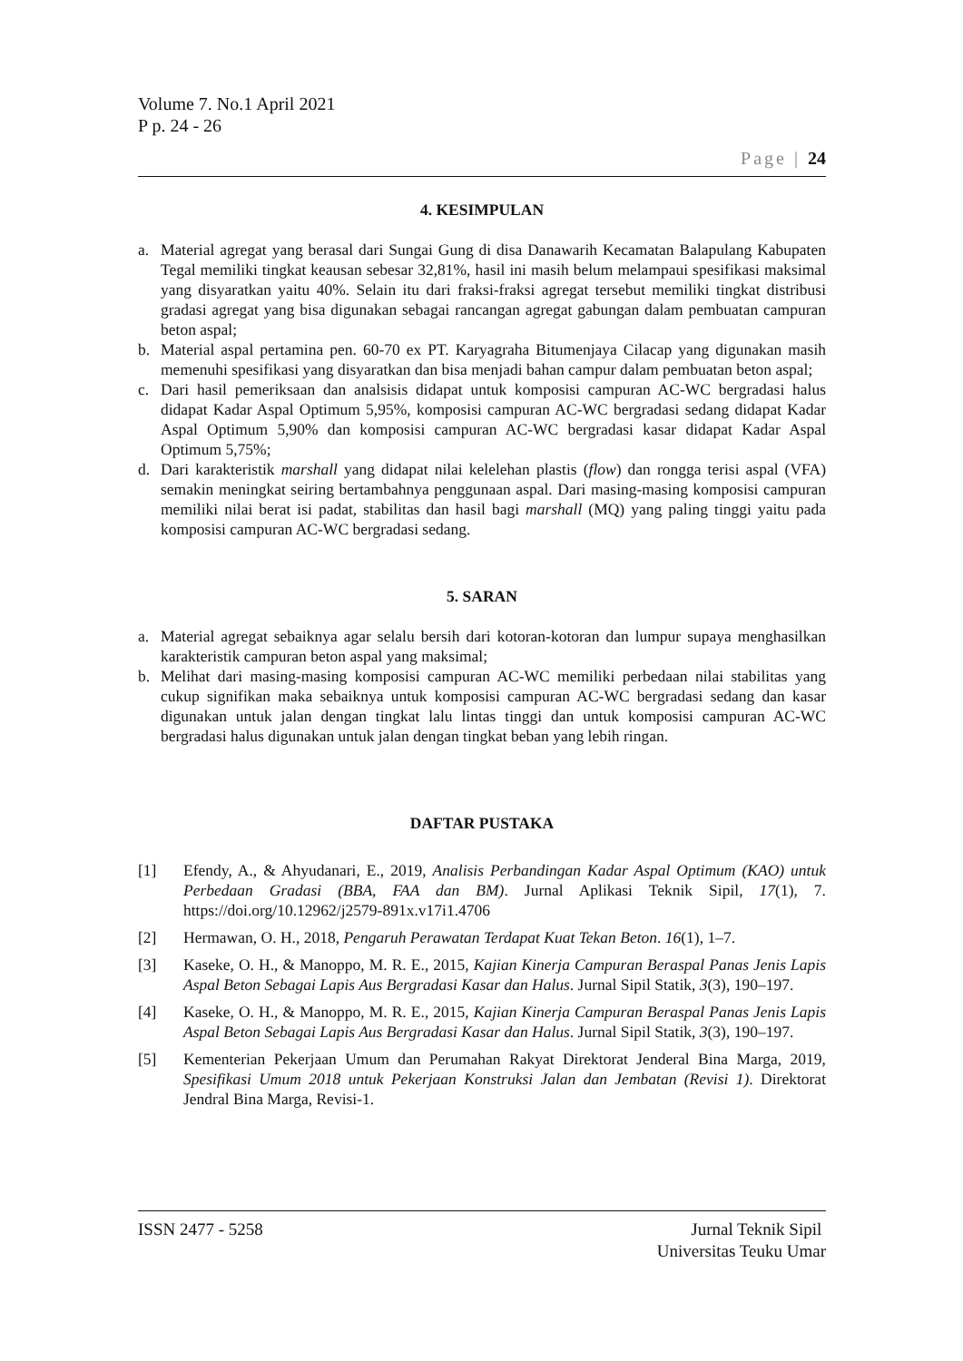Volume 7. No.1 April 2021
P p. 24 - 26
Page | 24
4. KESIMPULAN
a. Material agregat yang berasal dari Sungai Gung di disa Danawarih Kecamatan Balapulang Kabupaten Tegal memiliki tingkat keausan sebesar 32,81%, hasil ini masih belum melampaui spesifikasi maksimal yang disyaratkan yaitu 40%. Selain itu dari fraksi-fraksi agregat tersebut memiliki tingkat distribusi gradasi agregat yang bisa digunakan sebagai rancangan agregat gabungan dalam pembuatan campuran beton aspal;
b. Material aspal pertamina pen. 60-70 ex PT. Karyagraha Bitumenjaya Cilacap yang digunakan masih memenuhi spesifikasi yang disyaratkan dan bisa menjadi bahan campur dalam pembuatan beton aspal;
c. Dari hasil pemeriksaan dan analsisis didapat untuk komposisi campuran AC-WC bergradasi halus didapat Kadar Aspal Optimum 5,95%, komposisi campuran AC-WC bergradasi sedang didapat Kadar Aspal Optimum 5,90% dan komposisi campuran AC-WC bergradasi kasar didapat Kadar Aspal Optimum 5,75%;
d. Dari karakteristik marshall yang didapat nilai kelelehan plastis (flow) dan rongga terisi aspal (VFA) semakin meningkat seiring bertambahnya penggunaan aspal. Dari masing-masing komposisi campuran memiliki nilai berat isi padat, stabilitas dan hasil bagi marshall (MQ) yang paling tinggi yaitu pada komposisi campuran AC-WC bergradasi sedang.
5. SARAN
a. Material agregat sebaiknya agar selalu bersih dari kotoran-kotoran dan lumpur supaya menghasilkan karakteristik campuran beton aspal yang maksimal;
b. Melihat dari masing-masing komposisi campuran AC-WC memiliki perbedaan nilai stabilitas yang cukup signifikan maka sebaiknya untuk komposisi campuran AC-WC bergradasi sedang dan kasar digunakan untuk jalan dengan tingkat lalu lintas tinggi dan untuk komposisi campuran AC-WC bergradasi halus digunakan untuk jalan dengan tingkat beban yang lebih ringan.
DAFTAR PUSTAKA
[1] Efendy, A., & Ahyudanari, E., 2019, Analisis Perbandingan Kadar Aspal Optimum (KAO) untuk Perbedaan Gradasi (BBA, FAA dan BM). Jurnal Aplikasi Teknik Sipil, 17(1), 7. https://doi.org/10.12962/j2579-891x.v17i1.4706
[2] Hermawan, O. H., 2018, Pengaruh Perawatan Terdapat Kuat Tekan Beton. 16(1), 1–7.
[3] Kaseke, O. H., & Manoppo, M. R. E., 2015, Kajian Kinerja Campuran Beraspal Panas Jenis Lapis Aspal Beton Sebagai Lapis Aus Bergradasi Kasar dan Halus. Jurnal Sipil Statik, 3(3), 190–197.
[4] Kaseke, O. H., & Manoppo, M. R. E., 2015, Kajian Kinerja Campuran Beraspal Panas Jenis Lapis Aspal Beton Sebagai Lapis Aus Bergradasi Kasar dan Halus. Jurnal Sipil Statik, 3(3), 190–197.
[5] Kementerian Pekerjaan Umum dan Perumahan Rakyat Direktorat Jenderal Bina Marga, 2019, Spesifikasi Umum 2018 untuk Pekerjaan Konstruksi Jalan dan Jembatan (Revisi 1). Direktorat Jendral Bina Marga, Revisi-1.
ISSN 2477 - 5258 Jurnal Teknik Sipil
Universitas Teuku Umar